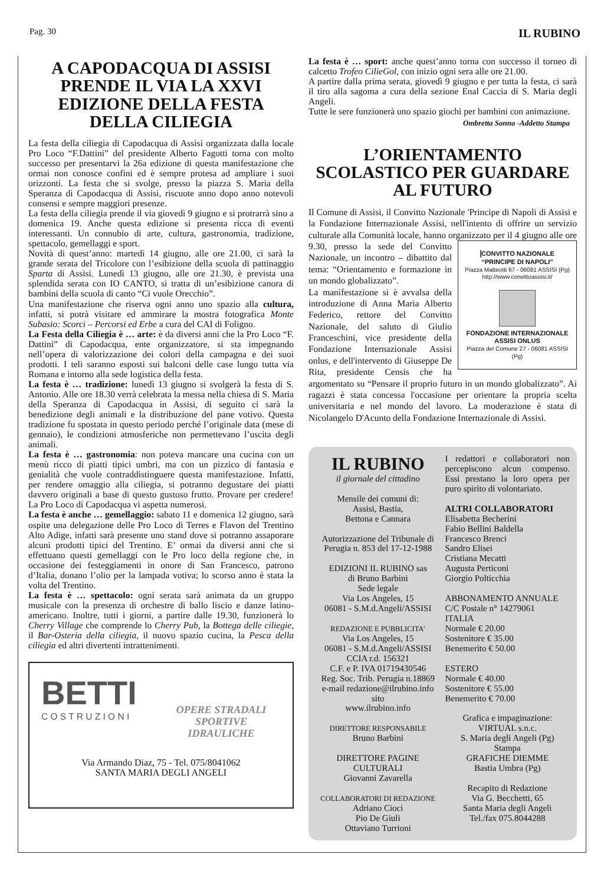Pag. 30 IL RUBINO
A CAPODACQUA DI ASSISI PRENDE IL VIA LA XXVI EDIZIONE DELLA FESTA DELLA CILIEGIA
La festa della ciliegia di Capodacqua di Assisi organizzata dalla locale Pro Loco “F.Dattini” del presidente Alberto Fagotti torna con molto successo per presentarvi la 26a edizione di questa manifestazione che ormai non conosce confini ed è sempre protesa ad ampliare i suoi orizzonti. La festa che si svolge, presso la piazza S. Maria della Speranza di Capodacqua di Assisi, riscuote anno dopo anno notevoli consensi e sempre maggiori presenze.
La festa della ciliegia prende il via giovedì 9 giugno e si protrarrà sino a domenica 19. Anche questa edizione si presenta ricca di eventi interessanti. Un connubio di arte, cultura, gastronomia, tradizione, spettacolo, gemellaggi e sport.
Novità di quest’anno: martedì 14 giugno, alle ore 21.00, ci sarà la grande serata del Tricolore con l’esibizione della scuola di pattinaggio Sparta di Assisi. Lunedì 13 giugno, alle ore 21.30, è prevista una splendida serata con IO CANTO, si tratta di un’esibizione canora di bambini della scuola di canto “Ci vuole Orecchio”.
Una manifestazione che riserva ogni anno uno spazio alla cultura, infatti, si potrà visitare ed ammirare la mostra fotografica Monte Subasio: Scorci – Percorsi ed Erbe a cura del CAI di Foligno.
La Festa della Ciliegia è … arte: è da diversi anni che la Pro Loco “F. Dattini” di Capodacqua, ente organizzatore, si sta impegnando nell’opera di valorizzazione dei colori della campagna e dei suoi prodotti. I teli saranno esposti sui balconi delle case lungo tutta via Romana e intorno alla sede logistica della festa.
La festa è … tradizione: lunedì 13 giugno si svolgerà la festa di S. Antonio. Alle ore 18.30 verrà celebrata la messa nella chiesa di S. Maria della Speranza di Capodacqua in Assisi, di seguito ci sarà la benedizione degli animali e la distribuzione del pane votivo. Questa tradizione fu spostata in questo periodo perché l’originale data (mese di gennaio), le condizioni atmosferiche non permettevano l’uscita degli animali.
La festa è … gastronomia: non poteva mancare una cucina con un menù ricco di piatti tipici umbri, ma con un pizzico di fantasia e genialità che vuole contraddistinguere questa manifestazione. Infatti, per rendere omaggio alla ciliegia, si potranno degustare dei piatti davvero originali a base di questo gustoso frutto. Provare per credere! La Pro Loco di Capodacqua vi aspetta numerosi.
La festa è anche … gemellaggio: sabato 11 e domenica 12 giugno, sarà ospite una delegazione delle Pro Loco di Terres e Flavon del Trentino Alto Adige, infatti sarà presente uno stand dove si potranno assaporare alcuni prodotti tipici del Trentino. E’ ormai da diversi anni che si effettuano questi gemellaggi con le Pro loco della regione che, in occasione dei festeggiamenti in onore di San Francesco, patrono d’Italia, donano l’olio per la lampada votiva; lo scorso anno è stata la volta del Trentino.
La festa è … spettacolo: ogni serata sarà animata da un gruppo musicale con la presenza di orchestre di ballo liscio e danze latino-americano. Inoltre, tutti i giorni, a partire dalle 19.30, funzionerà lo Cherry Village che comprende lo Cherry Pub, la Bottega delle ciliegie, il Bar-Osteria della ciliegia, il nuovo spazio cucina, la Pesca della ciliegia ed altri divertenti intrattenimenti.
BETTI
C O S T R U Z I O N I
OPERE STRADALI SPORTIVE IDRAULICHE
Via Armando Diaz, 75 - Tel. 075/8041062
SANTA MARIA DEGLI ANGELI
La festa è … sport: anche quest’anno torna con successo il torneo di calcetto Trofeo CilieGol, con inizio ogni sera alle ore 21.00.
A partire dalla prima serata, giovedì 9 giugno e per tutta la festa, ci sarà il tiro alla sagoma a cura della sezione Enal Caccia di S. Maria degli Angeli.
Tutte le sere funzionerà uno spazio giochi per bambini con animazione.
Ombretta Sonno -Addetto Stampa
L’ORIENTAMENTO SCOLASTICO PER GUARDARE AL FUTURO
Il Comune di Assisi, il Convitto Nazionale 'Principe di Napoli di Assisi e la Fondazione Internazionale Assisi, nell'intento di offrire un servizio culturale alla Comunità locale, hanno organizzato per il 4 giugno alle ore 9.30, presso CONVITTO NAZIONALE
“PRINCIPE DI NAPOLI”
Piazza Matteotti 67 - 06081 ASSISI (Pg)
http://www.convittoassisi.it/ FONDAZIONE INTERNAZIONALE ASSISI ONLUS
Piazza del Comune 27 - 06081 ASSISI (Pg) la sede del Convitto Nazionale, un incontro – dibattito dal tema: “Orientamento e formazione in un mondo globalizzato”.
La manifestazione si è avvalsa della introduzione di Anna Maria Alberto Federico, rettore del Convitto Nazionale, del saluto di Giulio Franceschini, vice presidente della Fondazione Internazionale Assisi onlus, e dell'intervento di Giuseppe De Rita, presidente Censis che ha argomentato su “Pensare il proprio futuro in un mondo globalizzato”. Ai ragazzi è stata concessa l'occasione per orientare la propria scelta universitaria e nel mondo del lavoro. La moderazione è stata di Nicolangelo D'Acunto della Fondazione Internazionale di Assisi.
IL RUBINO
il giornale del cittadino
Mensile dei comuni di:
Assisi, Bastia,
Bettona e Cannara
Autorizzazione del Tribunale di Perugia n. 853 del 17-12-1988
EDIZIONI IL RUBINO sas
di Bruno Barbini
Sede legale
Via Los Angeles, 15
06081 - S.M.d.Angeli/ASSISI
REDAZIONE E PUBBLICITA’
Via Los Angeles, 15
06081 - S.M.d.Angeli/ASSISI
CCIA r.d. 156321
C.F. e P. IVA 01719430546
Reg. Soc. Trib. Perugia n.18869
e-mail redazione@ilrubino.info
sito
www.ilrubino.info
DIRETTORE RESPONSABILE
Bruno Barbini
DIRETTORE PAGINE CULTURALI
Giovanni Zavarella
COLLABORATORI DI REDAZIONE
Adriano Cioci
Pio De Giuli
Ottaviano Turrioni
I redattori e collaboratori non percepiscono alcun compenso. Essi prestano la loro opera per puro spirito di volontariato.
ALTRI COLLABORATORI
Elisabetta Becherini
Fabio Bellini Baldella
Francesco Brenci
Sandro Elisei
Cristiana Mecatti
Augusta Perticoni
Giorgio Polticchia
ABBONAMENTO ANNUALE
C/C Postale n° 14279061
ITALIA
Normale € 20.00
Sostenitore € 35.00
Benemerito € 50.00
ESTERO
Normale € 40.00
Sostenitore € 55.00
Benemerito € 70.00
Grafica e impaginazione:
VIRTUAL s.n.c.
S. Maria degli Angeli (Pg)
Stampa
GRAFICHE DIEMME
Bastia Umbra (Pg)
Recapito di Redazione
Via G. Becchetti, 65
Santa Maria degli Angeli
Tel./fax 075.8044288